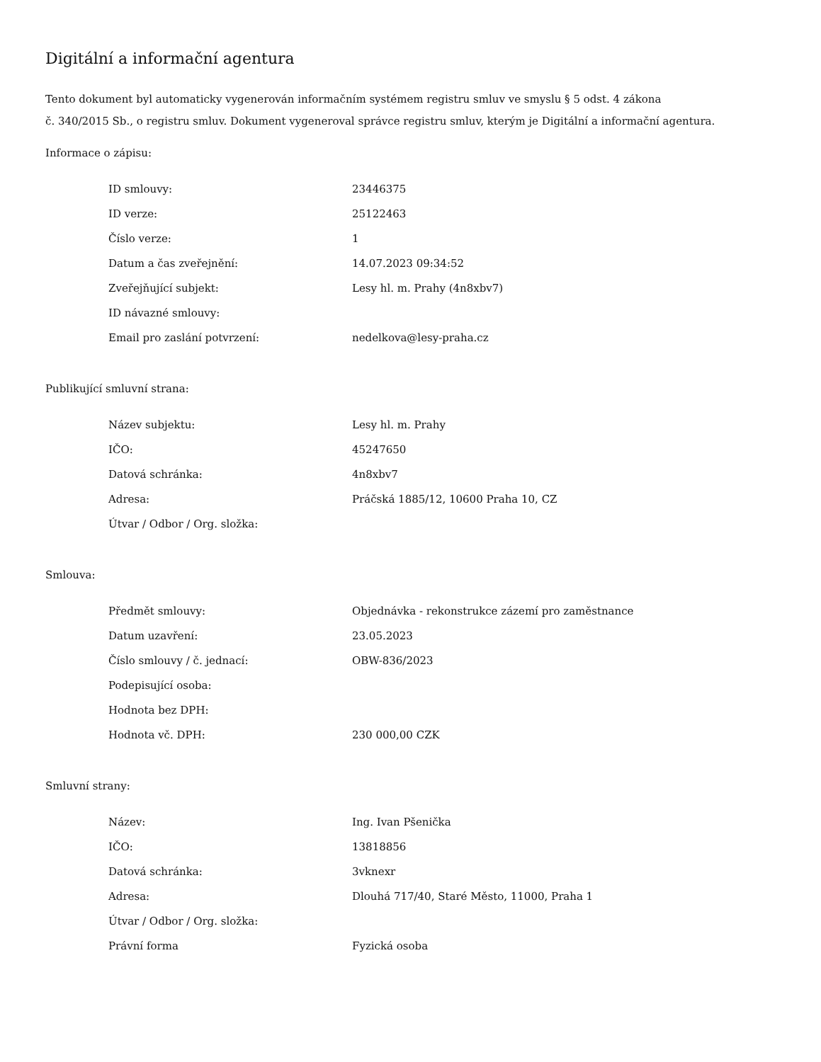Digitální a informační agentura
Tento dokument byl automaticky vygenerován informačním systémem registru smluv ve smyslu § 5 odst. 4 zákona
č. 340/2015 Sb., o registru smluv. Dokument vygeneroval správce registru smluv, kterým je Digitální a informační agentura.
Informace o zápisu:
| ID smlouvy: | 23446375 |
| ID verze: | 25122463 |
| Číslo verze: | 1 |
| Datum a čas zveřejnění: | 14.07.2023 09:34:52 |
| Zveřejňující subjekt: | Lesy hl. m. Prahy (4n8xbv7) |
| ID návazné smlouvy: | |
| Email pro zaslání potvrzení: | nedelkova@lesy-praha.cz |
Publikující smluvní strana:
| Název subjektu: | Lesy hl. m. Prahy |
| IČO: | 45247650 |
| Datová schránka: | 4n8xbv7 |
| Adresa: | Práčská 1885/12, 10600 Praha 10, CZ |
| Útvar / Odbor / Org. složka: | |
Smlouva:
| Předmět smlouvy: | Objednávka - rekonstrukce zázemí pro zaměstnance |
| Datum uzavření: | 23.05.2023 |
| Číslo smlouvy / č. jednací: | OBW-836/2023 |
| Podepisující osoba: | |
| Hodnota bez DPH: | |
| Hodnota vč. DPH: | 230 000,00 CZK |
Smluvní strany:
| Název: | Ing. Ivan Pšenička |
| IČO: | 13818856 |
| Datová schránka: | 3vknexr |
| Adresa: | Dlouhá 717/40, Staré Město, 11000, Praha 1 |
| Útvar / Odbor / Org. složka: | |
| Právní forma | Fyzická osoba |